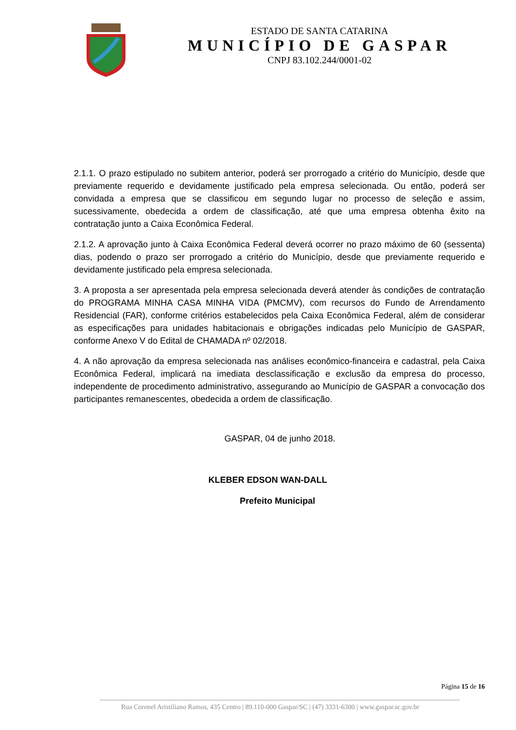ESTADO DE SANTA CATARINA
MUNICÍPIO DE GASPAR
CNPJ 83.102.244/0001-02
2.1.1. O prazo estipulado no subitem anterior, poderá ser prorrogado a critério do Município, desde que previamente requerido e devidamente justificado pela empresa selecionada. Ou então, poderá ser convidada a empresa que se classificou em segundo lugar no processo de seleção e assim, sucessivamente, obedecida a ordem de classificação, até que uma empresa obtenha êxito na contratação junto a Caixa Econômica Federal.
2.1.2. A aprovação junto à Caixa Econômica Federal deverá ocorrer no prazo máximo de 60 (sessenta) dias, podendo o prazo ser prorrogado a critério do Município, desde que previamente requerido e devidamente justificado pela empresa selecionada.
3. A proposta a ser apresentada pela empresa selecionada deverá atender às condições de contratação do PROGRAMA MINHA CASA MINHA VIDA (PMCMV), com recursos do Fundo de Arrendamento Residencial (FAR), conforme critérios estabelecidos pela Caixa Econômica Federal, além de considerar as especificações para unidades habitacionais e obrigações indicadas pelo Município de GASPAR, conforme Anexo V do Edital de CHAMADA nº 02/2018.
4. A não aprovação da empresa selecionada nas análises econômico-financeira e cadastral, pela Caixa Econômica Federal, implicará na imediata desclassificação e exclusão da empresa do processo, independente de procedimento administrativo, assegurando ao Município de GASPAR a convocação dos participantes remanescentes, obedecida a ordem de classificação.
GASPAR, 04 de junho 2018.
KLEBER EDSON WAN-DALL
Prefeito Municipal
Página 15 de 16
Rua Coronel Aristiliano Ramos, 435 Centro | 89.110-000 Gaspar/SC | (47) 3331-6300 | www.gaspar.sc.gov.br